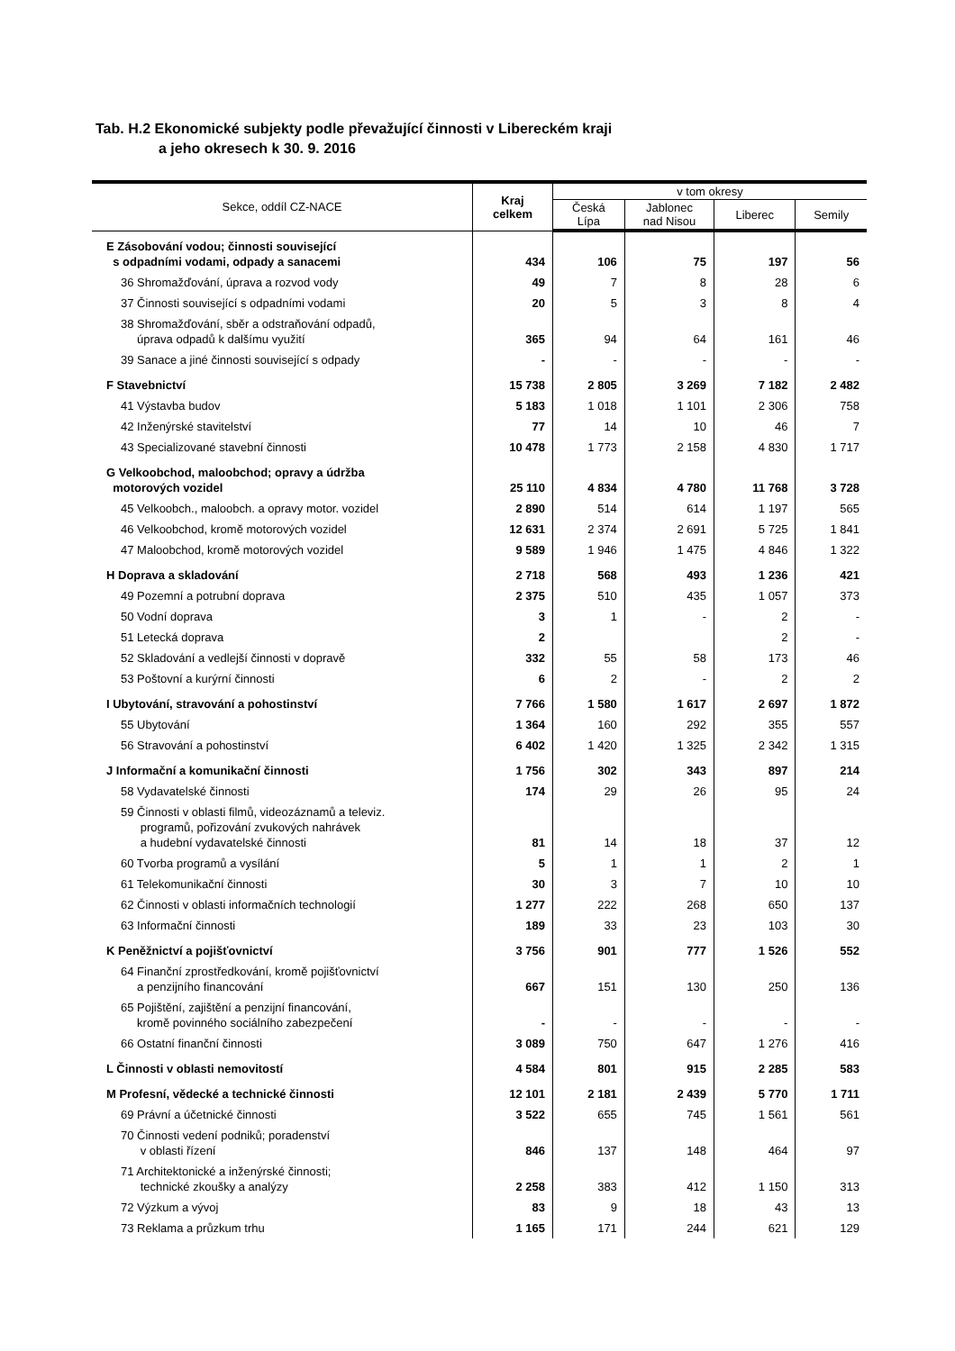Tab. H.2 Ekonomické subjekty podle převažující činnosti v Libereckém kraji
a jeho okresech k 30. 9. 2016
| Sekce, oddíl CZ-NACE | Kraj celkem | v tom okresy | | | |
| --- | --- | --- | --- | --- | --- |
| | | Česká Lípa | Jablonec nad Nisou | Liberec | Semily |
| E Zásobování vodou; činnosti související s odpadními vodami, odpady a sanacemi | 434 | 106 | 75 | 197 | 56 |
| 36 Shromažďování, úprava a rozvod vody | 49 | 7 | 8 | 28 | 6 |
| 37 Činnosti související s odpadními vodami | 20 | 5 | 3 | 8 | 4 |
| 38 Shromažďování, sběr a odstraňování odpadů, úprava odpadů k dalšímu využití | 365 | 94 | 64 | 161 | 46 |
| 39 Sanace a jiné činnosti související s odpady | - | - | - | - | - |
| F Stavebnictví | 15 738 | 2 805 | 3 269 | 7 182 | 2 482 |
| 41 Výstavba budov | 5 183 | 1 018 | 1 101 | 2 306 | 758 |
| 42 Inženýrské stavitelství | 77 | 14 | 10 | 46 | 7 |
| 43 Specializované stavební činnosti | 10 478 | 1 773 | 2 158 | 4 830 | 1 717 |
| G Velkoobchod, maloobchod; opravy a údržba motorových vozidel | 25 110 | 4 834 | 4 780 | 11 768 | 3 728 |
| 45 Velkoobch., maloobch. a opravy motor. vozidel | 2 890 | 514 | 614 | 1 197 | 565 |
| 46 Velkoobchod, kromě motorových vozidel | 12 631 | 2 374 | 2 691 | 5 725 | 1 841 |
| 47 Maloobchod, kromě motorových vozidel | 9 589 | 1 946 | 1 475 | 4 846 | 1 322 |
| H Doprava a skladování | 2 718 | 568 | 493 | 1 236 | 421 |
| 49 Pozemní a potrubní doprava | 2 375 | 510 | 435 | 1 057 | 373 |
| 50 Vodní doprava | 3 | 1 | - | 2 | - |
| 51 Letecká doprava | 2 | | | 2 | - |
| 52 Skladování a vedlejší činnosti v dopravě | 332 | 55 | 58 | 173 | 46 |
| 53 Poštovní a kurýrní činnosti | 6 | 2 | - | 2 | 2 |
| I Ubytování, stravování a pohostinství | 7 766 | 1 580 | 1 617 | 2 697 | 1 872 |
| 55 Ubytování | 1 364 | 160 | 292 | 355 | 557 |
| 56 Stravování a pohostinství | 6 402 | 1 420 | 1 325 | 2 342 | 1 315 |
| J Informační a komunikační činnosti | 1 756 | 302 | 343 | 897 | 214 |
| 58 Vydavatelské činnosti | 174 | 29 | 26 | 95 | 24 |
| 59 Činnosti v oblasti filmů, videozáznamů a televiz. programů, pořizování zvukových nahrávek a hudební vydavatelské činnosti | 81 | 14 | 18 | 37 | 12 |
| 60 Tvorba programů a vysílání | 5 | 1 | 1 | 2 | 1 |
| 61 Telekomunikační činnosti | 30 | 3 | 7 | 10 | 10 |
| 62 Činnosti v oblasti informačních technologií | 1 277 | 222 | 268 | 650 | 137 |
| 63 Informační činnosti | 189 | 33 | 23 | 103 | 30 |
| K Peněžnictví a pojišťovnictví | 3 756 | 901 | 777 | 1 526 | 552 |
| 64 Finanční zprostředkování, kromě pojišťovnictví a penzijního financování | 667 | 151 | 130 | 250 | 136 |
| 65 Pojištění, zajištění a penzijní financování, kromě povinného sociálního zabezpečení | - | - | - | - | - |
| 66 Ostatní finanční činnosti | 3 089 | 750 | 647 | 1 276 | 416 |
| L Činnosti v oblasti nemovitostí | 4 584 | 801 | 915 | 2 285 | 583 |
| M Profesní, vědecké a technické činnosti | 12 101 | 2 181 | 2 439 | 5 770 | 1 711 |
| 69 Právní a účetnické činnosti | 3 522 | 655 | 745 | 1 561 | 561 |
| 70 Činnosti vedení podniků; poradenství v oblasti řízení | 846 | 137 | 148 | 464 | 97 |
| 71 Architektonické a inženýrské činnosti; technické zkoušky a analýzy | 2 258 | 383 | 412 | 1 150 | 313 |
| 72 Výzkum a vývoj | 83 | 9 | 18 | 43 | 13 |
| 73 Reklama a průzkum trhu | 1 165 | 171 | 244 | 621 | 129 |